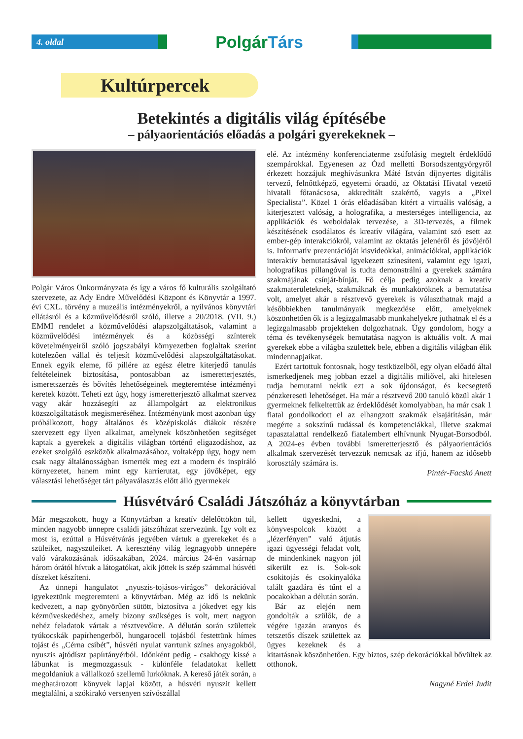4. oldal
PolgárTárs
Kultúrpercek
Betekintés a digitális világ építésébe
– pályaorientációs előadás a polgári gyerekeknek –
Polgár Város Önkormányzata és így a város fő kulturális szolgáltató szervezete, az Ady Endre Művelődési Központ és Könyvtár a 1997. évi CXL. törvény a muzeális intézményekről, a nyilvános könyvtári ellátásról és a közművelődésről szóló, illetve a 20/2018. (VII. 9.) EMMI rendelet a közművelődési alapszolgáltatások, valamint a közművelődési intézmények és a közösségi színterek követelményeiről szóló jogszabályi környezetben foglaltak szerint kötelezően vállal és teljesít közművelődési alapszolgáltatásokat. Ennek egyik eleme, fő pillére az egész életre kiterjedő tanulás feltételeinek biztosítása, pontosabban az ismeretterjesztés, ismeretszerzés és bővítés lehetőségeinek megteremtése intézményi keretek között. Teheti ezt úgy, hogy ismeretterjesztő alkalmat szervez vagy akár hozzásegíti az állampolgárt az elektronikus közszolgáltatások megismeréséhez. Intézményünk most azonban úgy próbálkozott, hogy általános és középiskolás diákok részére szervezett egy ilyen alkalmat, amelynek köszönhetően segítséget kaptak a gyerekek a digitális világban történő eligazodáshoz, az ezeket szolgáló eszközök alkalmazásához, voltaképp úgy, hogy nem csak nagy általánosságban ismerték meg ezt a modern és inspiráló környezetet, hanem mint egy karrierutat, egy jövőképet, egy választási lehetőséget tárt pályaválasztás előtt álló gyermekek
elé. Az intézmény konferenciaterme zsúfolásig megtelt érdeklődő szempárokkal. Egyenesen az Ózd melletti Borsodszentgyörgyről érkezett hozzájuk meghívásunkra Máté István díjnyertes digitális tervező, felnőttképző, egyetemi óraadó, az Oktatási Hivatal vezető hivatali főtanácsosa, akkreditált szakértő, vagyis a „Pixel Specialista”. Közel 1 órás előadásában kitért a virtuális valóság, a kiterjesztett valóság, a holografika, a mesterséges intelligencia, az applikációk és weboldalak tervezése, a 3D-tervezés, a filmek készítésének csodálatos és kreatív világára, valamint szó esett az ember-gép interakciókról, valamint az oktatás jelenéről és jövőjéről is. Informatív prezentációját kisvideókkal, animációkkal, applikációk interaktív bemutatásával igyekezett színesíteni, valamint egy igazi, holografikus pillangóval is tudta demonstrálni a gyerekek számára szakmájának csínját-bínját. Fő célja pedig azoknak a kreatív szakmaterületeknek, szakmáknak és munkaköröknek a bemutatása volt, amelyet akár a résztvevő gyerekek is választhatnak majd a későbbiekben tanulmányaik megkezdése előtt, amelyeknek köszönhetően ők is a legizgalmasabb munkahelyekre juthatnak el és a legizgalmasabb projekteken dolgozhatnak. Úgy gondolom, hogy a téma és tevékenységek bemutatása nagyon is aktuális volt. A mai gyerekek ebbe a világba születtek bele, ebben a digitális világban élik mindennapjaikat.
Ezért tartottuk fontosnak, hogy testközelből, egy olyan előadó által ismerkedjenek meg jobban ezzel a digitális miliővel, aki hitelesen tudja bemutatni nekik ezt a sok újdonságot, és kecsegtető pénzkereseti lehetőséget. Ha már a résztvevő 200 tanuló közül akár 1 gyermeknek felkeltettük az érdeklődését komolyabban, ha már csak 1 fiatal gondolkodott el az elhangzott szakmák elsajátításán, már megérte a sokszínű tudással és kompetenciákkal, illetve szakmai tapasztalattal rendelkező fiatalembert elhívnunk Nyugat-Borsodból. A 2024-es évben további ismeretterjesztő és pályaorientációs alkalmak szervezését tervezzük nemcsak az ifjú, hanem az idősebb korosztály számára is.
Pintér-Facskó Anett
Húsvétváró Családi Játszóház a könyvtárban
Már megszokott, hogy a Könyvtárban a kreatív délelőttökön túl, minden nagyobb ünnepre családi játszóházat szervezünk. Így volt ez most is, ezúttal a Húsvétvárás jegyében vártuk a gyerekeket és a szüleiket, nagyszüleiket. A keresztény világ legnagyobb ünnepére való várakozásának időszakában, 2024. március 24-én vasárnap három órától hívtuk a látogatókat, akik jöttek is szép számmal húsvéti díszeket készíteni.
Az ünnepi hangulatot „nyuszis-tojásos-virágos” dekorációval igyekeztünk megteremteni a könyvtárban. Még az idő is nekünk kedvezett, a nap gyönyörűen sütött, biztosítva a jókedvet egy kis kézműveskedéshez, amely bizony szükséges is volt, mert nagyon nehéz feladatok vártak a résztvevőkre. A délután során születtek tyúkocskák papírhengerből, hungarocell tojásból festettünk hímes tojást és „Cérna csibét”, húsvéti nyulat varrtunk színes anyagokból, nyuszis ajtódíszt papírtányérból. Időnként pedig - csakhogy kissé a lábunkat is megmozgassuk - különféle feladatokat kellett megoldaniuk a vállalkozó szellemű lurkóknak. A kereső játék során, a meghatározott könyvek lapjai között, a húsvéti nyuszit kellett megtalálni, a szókirakó versenyen szívószállal
kellett ügyeskedni, a könyvespolcok között a „lézerfényen” való átjutás igazi ügyességi feladat volt, de mindenkinek nagyon jól sikerült ez is. Sok-sok csokitojás és csokinyalóka talált gazdára és tűnt el a pocakokban a délután során.
Bár az elején nem gondolták a szülők, de a végére igazán aranyos és tetszetős díszek születtek az ügyes kezeknek és a kitartásnak köszönhetően. Egy biztos, szép dekorációkkal bővültek az otthonok.
Nagyné Erdei Judit